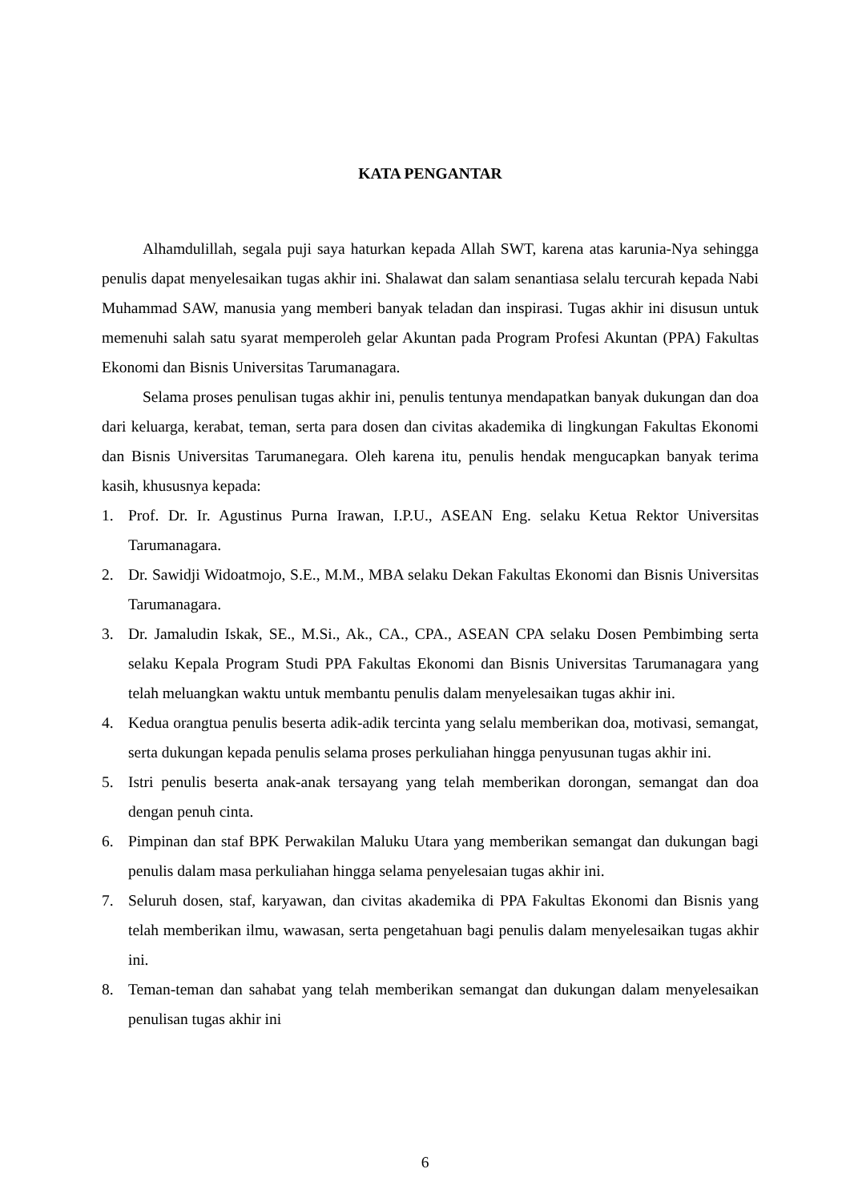KATA PENGANTAR
Alhamdulillah, segala puji saya haturkan kepada Allah SWT, karena atas karunia-Nya sehingga penulis dapat menyelesaikan tugas akhir ini. Shalawat dan salam senantiasa selalu tercurah kepada Nabi Muhammad SAW, manusia yang memberi banyak teladan dan inspirasi. Tugas akhir ini disusun untuk memenuhi salah satu syarat memperoleh gelar Akuntan pada Program Profesi Akuntan (PPA) Fakultas Ekonomi dan Bisnis Universitas Tarumanagara.
Selama proses penulisan tugas akhir ini, penulis tentunya mendapatkan banyak dukungan dan doa dari keluarga, kerabat, teman, serta para dosen dan civitas akademika di lingkungan Fakultas Ekonomi dan Bisnis Universitas Tarumanegara. Oleh karena itu, penulis hendak mengucapkan banyak terima kasih, khususnya kepada:
1. Prof. Dr. Ir. Agustinus Purna Irawan, I.P.U., ASEAN Eng. selaku Ketua Rektor Universitas Tarumanagara.
2. Dr. Sawidji Widoatmojo, S.E., M.M., MBA selaku Dekan Fakultas Ekonomi dan Bisnis Universitas Tarumanagara.
3. Dr. Jamaludin Iskak, SE., M.Si., Ak., CA., CPA., ASEAN CPA selaku Dosen Pembimbing serta selaku Kepala Program Studi PPA Fakultas Ekonomi dan Bisnis Universitas Tarumanagara yang telah meluangkan waktu untuk membantu penulis dalam menyelesaikan tugas akhir ini.
4. Kedua orangtua penulis beserta adik-adik tercinta yang selalu memberikan doa, motivasi, semangat, serta dukungan kepada penulis selama proses perkuliahan hingga penyusunan tugas akhir ini.
5. Istri penulis beserta anak-anak tersayang yang telah memberikan dorongan, semangat dan doa dengan penuh cinta.
6. Pimpinan dan staf BPK Perwakilan Maluku Utara yang memberikan semangat dan dukungan bagi penulis dalam masa perkuliahan hingga selama penyelesaian tugas akhir ini.
7. Seluruh dosen, staf, karyawan, dan civitas akademika di PPA Fakultas Ekonomi dan Bisnis yang telah memberikan ilmu, wawasan, serta pengetahuan bagi penulis dalam menyelesaikan tugas akhir ini.
8. Teman-teman dan sahabat yang telah memberikan semangat dan dukungan dalam menyelesaikan penulisan tugas akhir ini
6